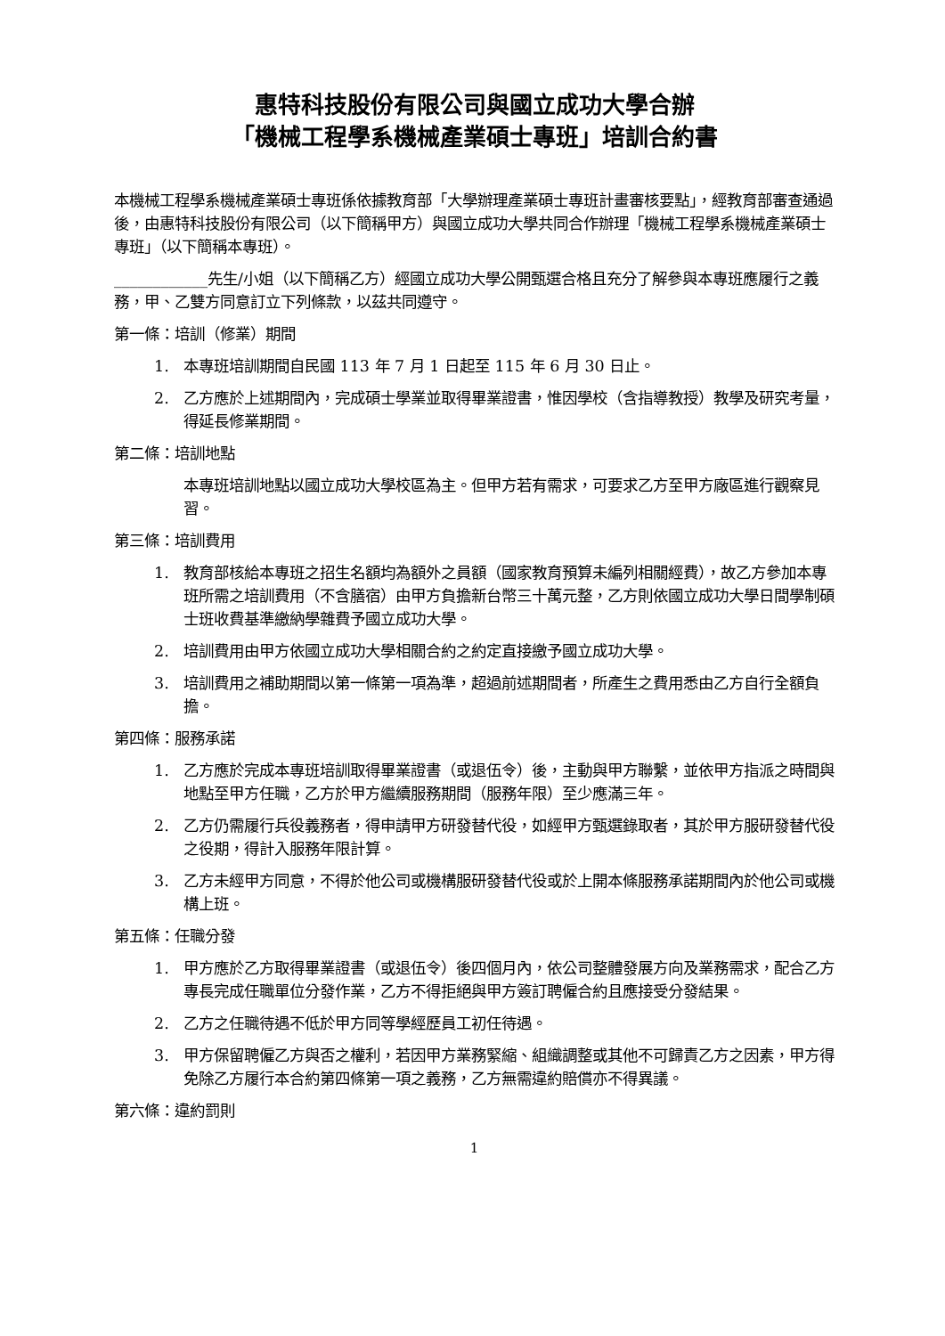惠特科技股份有限公司與國立成功大學合辦
「機械工程學系機械產業碩士專班」培訓合約書
本機械工程學系機械產業碩士專班係依據教育部「大學辦理產業碩士專班計畫審核要點」，經教育部審查通過後，由惠特科技股份有限公司（以下簡稱甲方）與國立成功大學共同合作辦理「機械工程學系機械產業碩士專班」（以下簡稱本專班）。
____________先生/小姐（以下簡稱乙方）經國立成功大學公開甄選合格且充分了解參與本專班應履行之義務，甲、乙雙方同意訂立下列條款，以茲共同遵守。
第一條：培訓（修業）期間
1. 本專班培訓期間自民國 113 年 7 月 1 日起至 115 年 6 月 30 日止。
2. 乙方應於上述期間內，完成碩士學業並取得畢業證書，惟因學校（含指導教授）教學及研究考量，得延長修業期間。
第二條：培訓地點
本專班培訓地點以國立成功大學校區為主。但甲方若有需求，可要求乙方至甲方廠區進行觀察見習。
第三條：培訓費用
1. 教育部核給本專班之招生名額均為額外之員額（國家教育預算未編列相關經費），故乙方參加本專班所需之培訓費用（不含膳宿）由甲方負擔新台幣三十萬元整，乙方則依國立成功大學日間學制碩士班收費基準繳納學雜費予國立成功大學。
2. 培訓費用由甲方依國立成功大學相關合約之約定直接繳予國立成功大學。
3. 培訓費用之補助期間以第一條第一項為準，超過前述期間者，所產生之費用悉由乙方自行全額負擔。
第四條：服務承諾
1. 乙方應於完成本專班培訓取得畢業證書（或退伍令）後，主動與甲方聯繫，並依甲方指派之時間與地點至甲方任職，乙方於甲方繼續服務期間（服務年限）至少應滿三年。
2. 乙方仍需履行兵役義務者，得申請甲方研發替代役，如經甲方甄選錄取者，其於甲方服研發替代役之役期，得計入服務年限計算。
3. 乙方未經甲方同意，不得於他公司或機構服研發替代役或於上開本條服務承諾期間內於他公司或機構上班。
第五條：任職分發
1. 甲方應於乙方取得畢業證書（或退伍令）後四個月內，依公司整體發展方向及業務需求，配合乙方專長完成任職單位分發作業，乙方不得拒絕與甲方簽訂聘僱合約且應接受分發結果。
2. 乙方之任職待遇不低於甲方同等學經歷員工初任待遇。
3. 甲方保留聘僱乙方與否之權利，若因甲方業務緊縮、組織調整或其他不可歸責乙方之因素，甲方得免除乙方履行本合約第四條第一項之義務，乙方無需違約賠償亦不得異議。
第六條：違約罰則
1